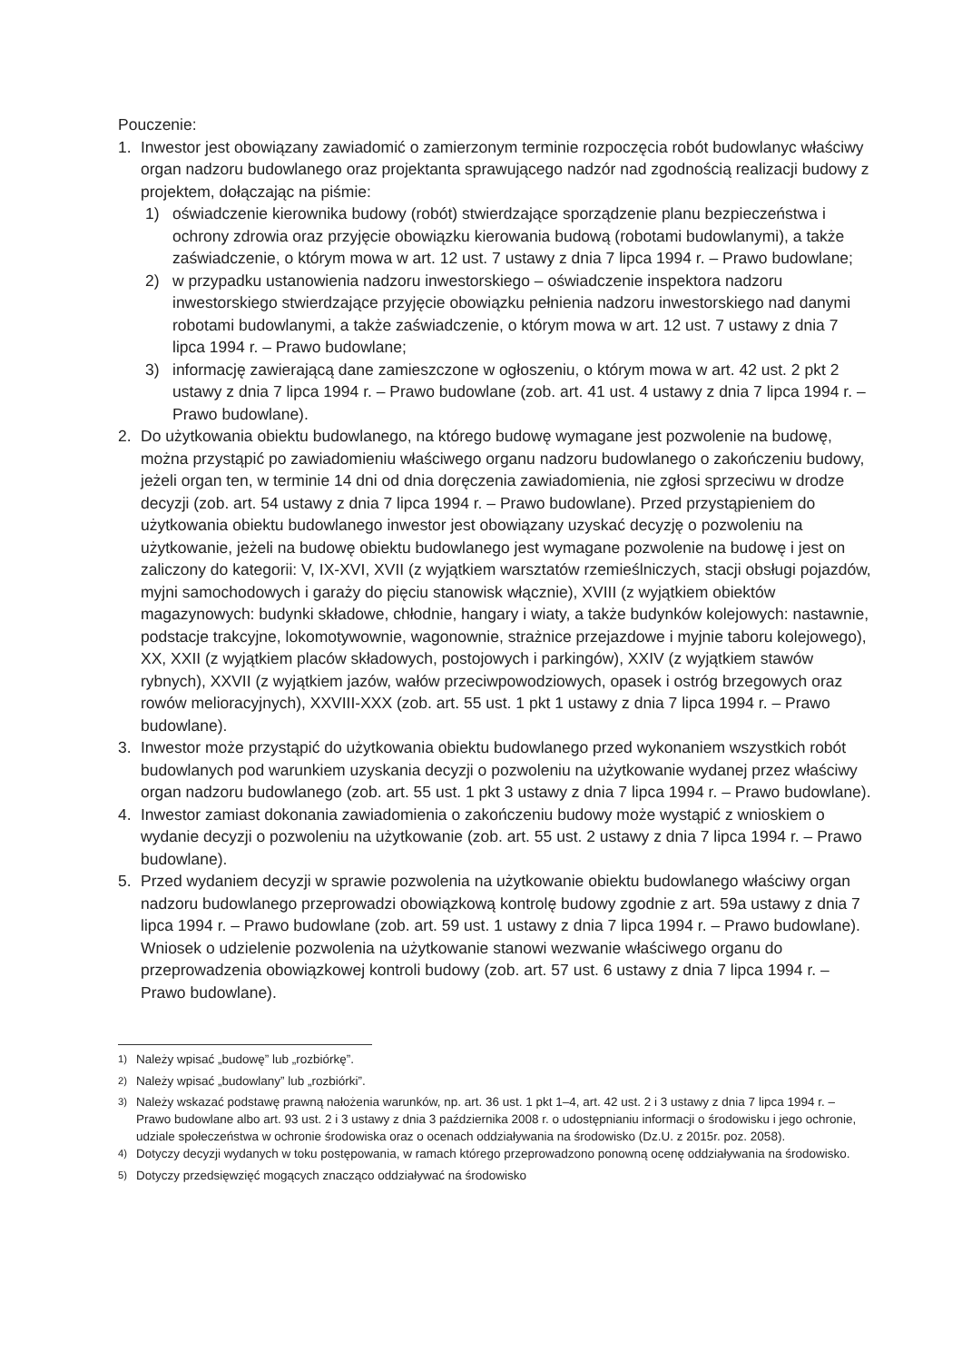Pouczenie:
1. Inwestor jest obowiązany zawiadomić o zamierzonym terminie rozpoczęcia robót budowlanyc właściwy organ nadzoru budowlanego oraz projektanta sprawującego nadzór nad zgodnością realizacji budowy z projektem, dołączając na piśmie:
1) oświadczenie kierownika budowy (robót) stwierdzające sporządzenie planu bezpieczeństwa i ochrony zdrowia oraz przyjęcie obowiązku kierowania budową (robotami budowlanymi), a także zaświadczenie, o którym mowa w art. 12 ust. 7 ustawy z dnia 7 lipca 1994 r. – Prawo budowlane;
2) w przypadku ustanowienia nadzoru inwestorskiego – oświadczenie inspektora nadzoru inwestorskiego stwierdzające przyjęcie obowiązku pełnienia nadzoru inwestorskiego nad danymi robotami budowlanymi, a także zaświadczenie, o którym mowa w art. 12 ust. 7 ustawy z dnia 7 lipca 1994 r. – Prawo budowlane;
3) informację zawierającą dane zamieszczone w ogłoszeniu, o którym mowa w art. 42 ust. 2 pkt 2 ustawy z dnia 7 lipca 1994 r. – Prawo budowlane (zob. art. 41 ust. 4 ustawy z dnia 7 lipca 1994 r. – Prawo budowlane).
2. Do użytkowania obiektu budowlanego, na którego budowę wymagane jest pozwolenie na budowę, można przystąpić po zawiadomieniu właściwego organu nadzoru budowlanego o zakończeniu budowy, jeżeli organ ten, w terminie 14 dni od dnia doręczenia zawiadomienia, nie zgłosi sprzeciwu w drodze decyzji (zob. art. 54 ustawy z dnia 7 lipca 1994 r. – Prawo budowlane). Przed przystąpieniem do użytkowania obiektu budowlanego inwestor jest obowiązany uzyskać decyzję o pozwoleniu na użytkowanie, jeżeli na budowę obiektu budowlanego jest wymagane pozwolenie na budowę i jest on zaliczony do kategorii: V, IX-XVI, XVII (z wyjątkiem warsztatów rzemieślniczych, stacji obsługi pojazdów, myjni samochodowych i garaży do pięciu stanowisk włącznie), XVIII (z wyjątkiem obiektów magazynowych: budynki składowe, chłodnie, hangary i wiaty, a także budynków kolejowych: nastawnie, podstacje trakcyjne, lokomotywownie, wagonownie, strażnice przejazdowe i myjnie taboru kolejowego), XX, XXII (z wyjątkiem placów składowych, postojowych i parkingów), XXIV (z wyjątkiem stawów rybnych), XXVII (z wyjątkiem jazów, wałów przeciwpowodziowych, opasek i ostróg brzegowych oraz rowów melioracyjnych), XXVIII-XXX (zob. art. 55 ust. 1 pkt 1 ustawy z dnia 7 lipca 1994 r. – Prawo budowlane).
3. Inwestor może przystąpić do użytkowania obiektu budowlanego przed wykonaniem wszystkich robót budowlanych pod warunkiem uzyskania decyzji o pozwoleniu na użytkowanie wydanej przez właściwy organ nadzoru budowlanego (zob. art. 55 ust. 1 pkt 3 ustawy z dnia 7 lipca 1994 r. – Prawo budowlane).
4. Inwestor zamiast dokonania zawiadomienia o zakończeniu budowy może wystąpić z wnioskiem o wydanie decyzji o pozwoleniu na użytkowanie (zob. art. 55 ust. 2 ustawy z dnia 7 lipca 1994 r. – Prawo budowlane).
5. Przed wydaniem decyzji w sprawie pozwolenia na użytkowanie obiektu budowlanego właściwy organ nadzoru budowlanego przeprowadzi obowiązkową kontrolę budowy zgodnie z art. 59a ustawy z dnia 7 lipca 1994 r. – Prawo budowlane (zob. art. 59 ust. 1 ustawy z dnia 7 lipca 1994 r. – Prawo budowlane). Wniosek o udzielenie pozwolenia na użytkowanie stanowi wezwanie właściwego organu do przeprowadzenia obowiązkowej kontroli budowy (zob. art. 57 ust. 6 ustawy z dnia 7 lipca 1994 r. – Prawo budowlane).
<sup>1)</sup> Należy wpisać „budowę” lub „rozbiórkę”.
<sup>2)</sup> Należy wpisać „budowlany” lub „rozbiórki”.
<sup>3)</sup> Należy wskazać podstawę prawną nałożenia warunków, np. art. 36 ust. 1 pkt 1–4, art. 42 ust. 2 i 3 ustawy z dnia 7 lipca 1994 r. – Prawo budowlane albo art. 93 ust. 2 i 3 ustawy z dnia 3 października 2008 r. o udostępnianiu informacji o środowisku i jego ochronie, udziale społeczeństwa w ochronie środowiska oraz o ocenach oddziaływania na środowisko (Dz.U. z 2015r. poz. 2058).
<sup>4)</sup> Dotyczy decyzji wydanych w toku postępowania, w ramach którego przeprowadzono ponowną ocenę oddziaływania na środowisko.
<sup>5)</sup> Dotyczy przedsięwzięć mogących znacząco oddziaływać na środowisko